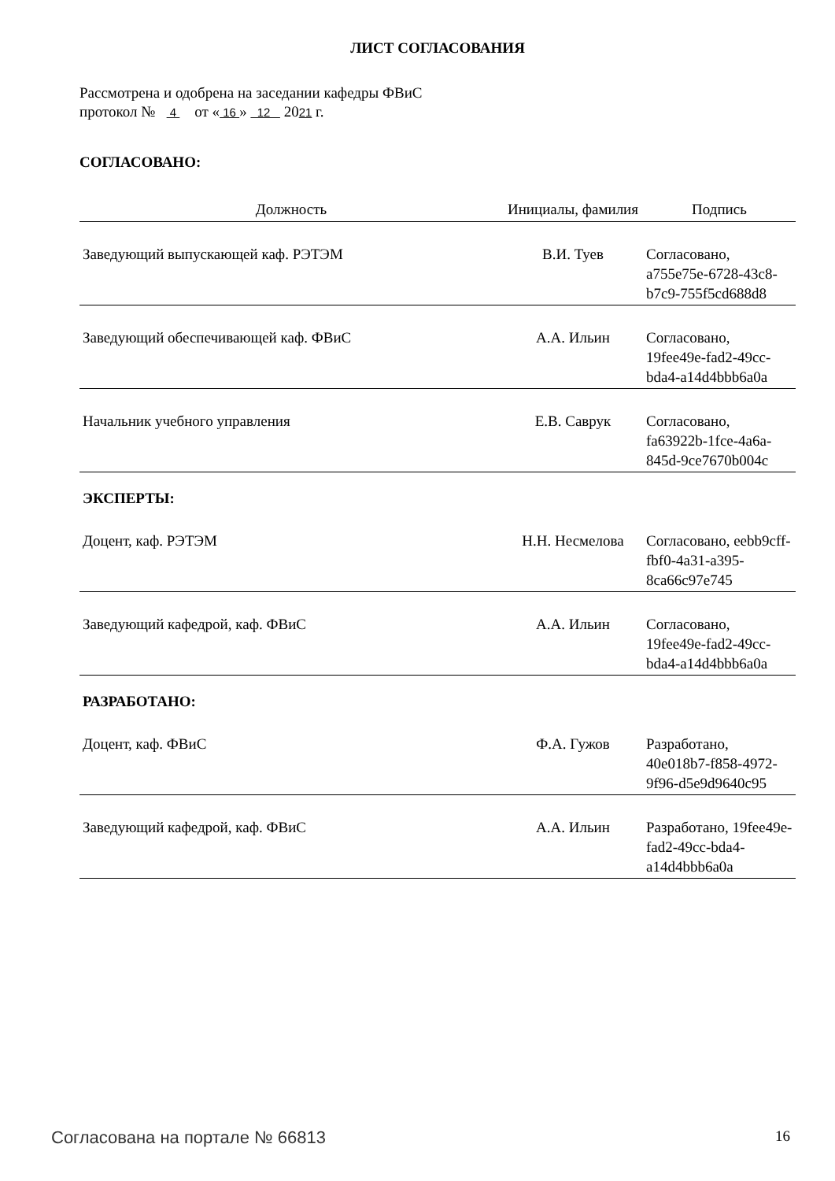ЛИСТ СОГЛАСОВАНИЯ
Рассмотрена и одобрена на заседании кафедры ФВиС
протокол № 4 от « 16 » 12 2021 г.
СОГЛАСОВАНО:
| Должность | Инициалы, фамилия | Подпись |
| --- | --- | --- |
| Заведующий выпускающей каф. РЭТЭМ | В.И. Туев | Согласовано, a755e75e-6728-43c8-b7c9-755f5cd688d8 |
| Заведующий обеспечивающей каф. ФВиС | А.А. Ильин | Согласовано, 19fee49e-fad2-49cc-bda4-a14d4bbb6a0a |
| Начальник учебного управления | Е.В. Саврук | Согласовано, fa63922b-1fce-4a6a-845d-9ce7670b004c |
ЭКСПЕРТЫ:
| Доцент, каф. РЭТЭМ | Н.Н. Несмелова | Согласовано, eebb9cff-fbf0-4a31-a395-8ca66c97e745 |
| Заведующий кафедрой, каф. ФВиС | А.А. Ильин | Согласовано, 19fee49e-fad2-49cc-bda4-a14d4bbb6a0a |
РАЗРАБОТАНО:
| Доцент, каф. ФВиС | Ф.А. Гужов | Разработано, 40e018b7-f858-4972-9f96-d5e9d9640c95 |
| Заведующий кафедрой, каф. ФВиС | А.А. Ильин | Разработано, 19fee49e-fad2-49cc-bda4-a14d4bbb6a0a |
Согласована на портале № 66813 16